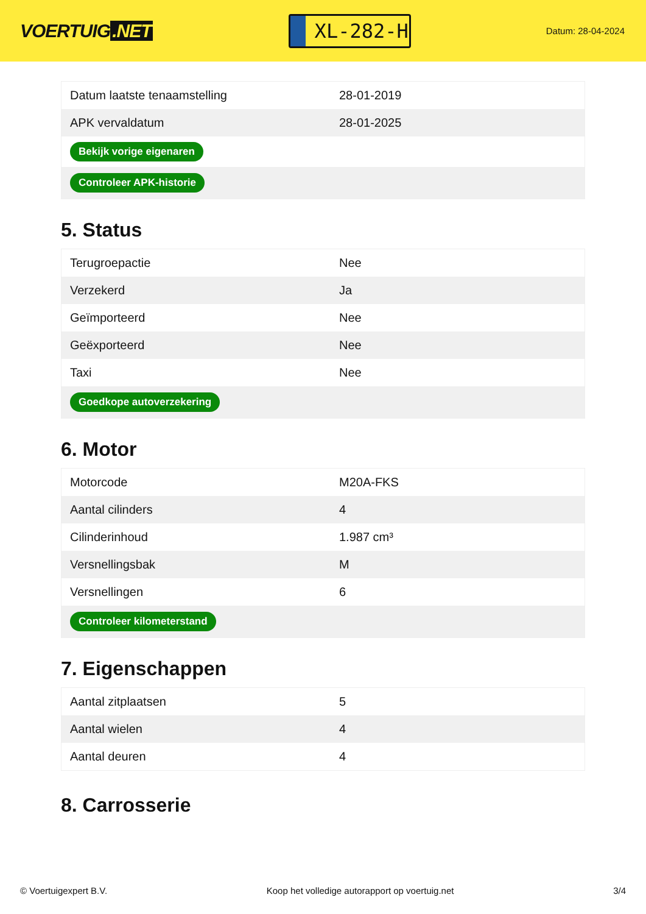VOERTUIG.NET
XL-282-H
Datum: 28-04-2024
| Datum laatste tenaamstelling | 28-01-2019 |
| APK vervaldatum | 28-01-2025 |
| Bekijk vorige eigenaren | |
| Controleer APK-historie | |
5. Status
| Terugroepactie | Nee |
| Verzekerd | Ja |
| Geïmporteerd | Nee |
| Geëxporteerd | Nee |
| Taxi | Nee |
| Goedkope autoverzekering | |
6. Motor
| Motorcode | M20A-FKS |
| Aantal cilinders | 4 |
| Cilinderinhoud | 1.987 cm³ |
| Versnellingsbak | M |
| Versnellingen | 6 |
| Controleer kilometerstand | |
7. Eigenschappen
| Aantal zitplaatsen | 5 |
| Aantal wielen | 4 |
| Aantal deuren | 4 |
8. Carrosserie
© Voertuigexpert B.V. Koop het volledige autorapport op voertuig.net 3/4